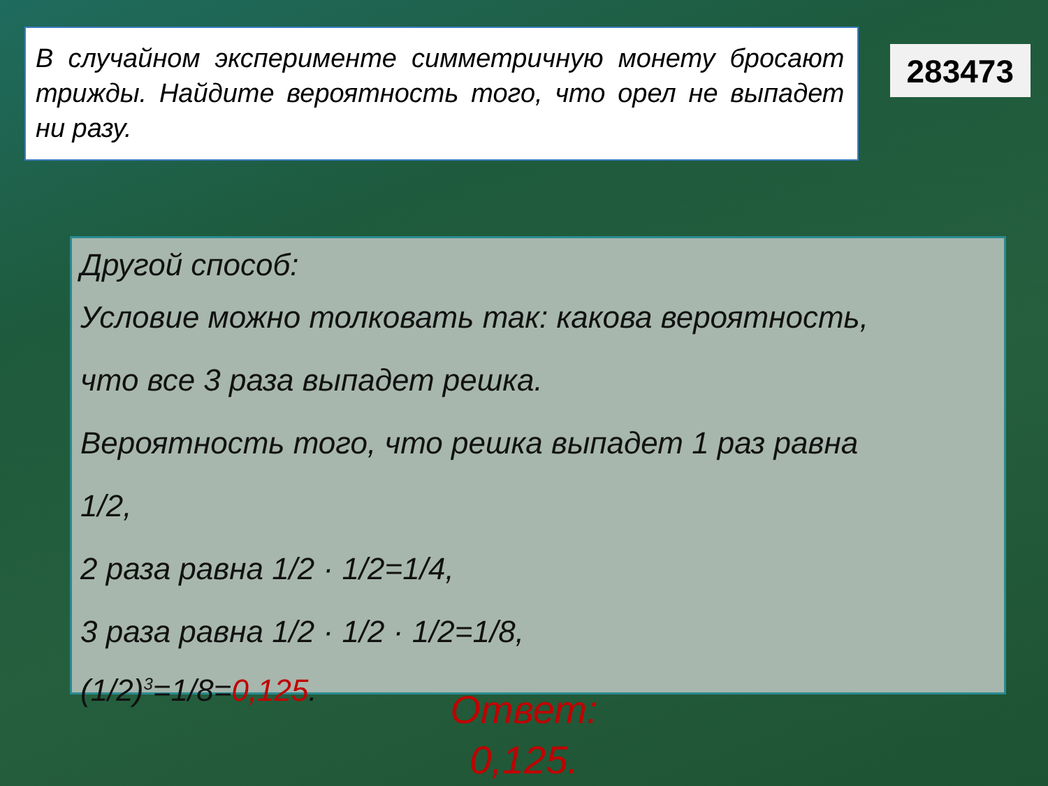В случайном эксперименте симметричную монету бросают трижды. Найдите вероятность того, что орел не выпадет ни разу.
283473
Другой способ:
Условие можно толковать так: какова вероятность,
что все 3 раза выпадет решка.
Вероятность того, что решка выпадет 1 раз равна
1/2,
2 раза равна 1/2 · 1/2=1/4,
3 раза равна 1/2 · 1/2 · 1/2=1/8,
(1/2)<sup>3</sup>=1/8=0,125.
Ответ: 0,125.